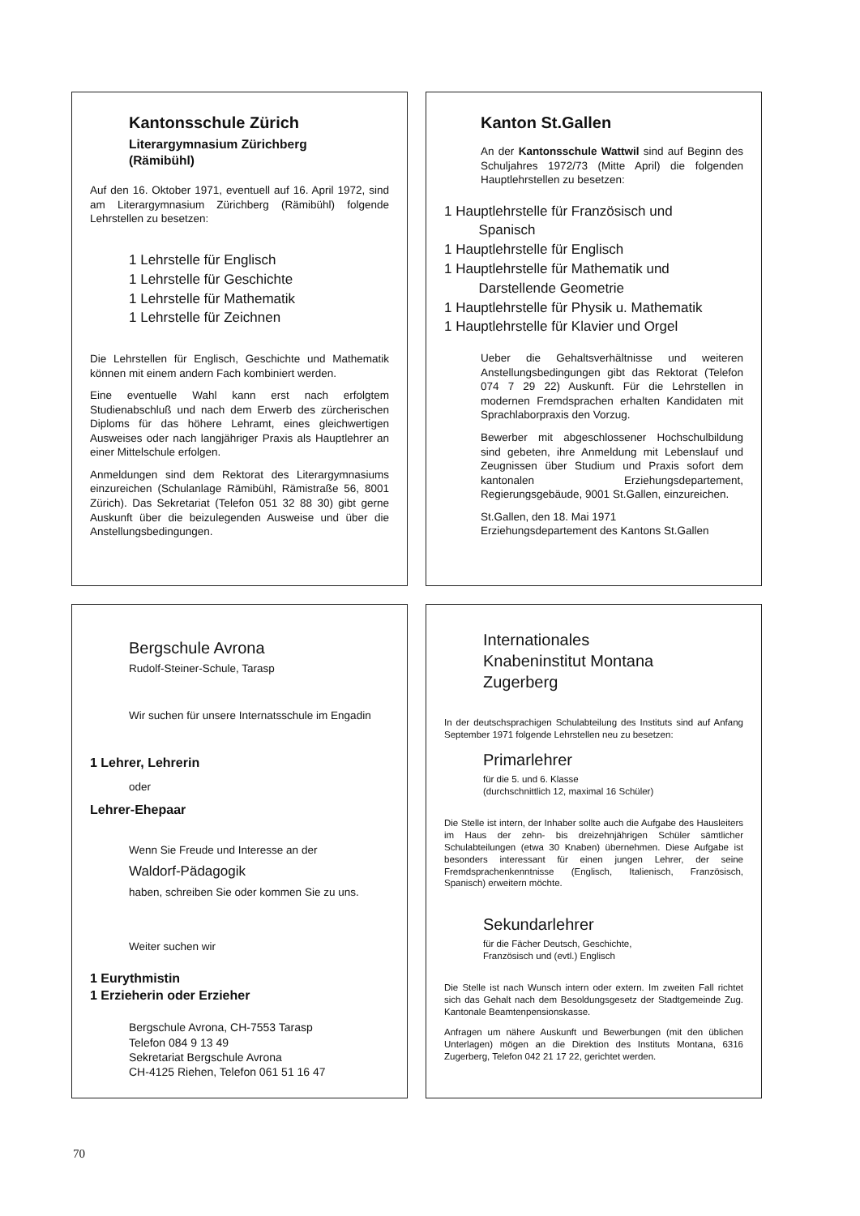Kantonsschule Zürich
Literargymnasium Zürichberg
(Rämibühl)
Auf den 16. Oktober 1971, eventuell auf 16. April 1972, sind am Literargymnasium Zürichberg (Rämibühl) folgende Lehrstellen zu besetzen:
1 Lehrstelle für Englisch
1 Lehrstelle für Geschichte
1 Lehrstelle für Mathematik
1 Lehrstelle für Zeichnen
Die Lehrstellen für Englisch, Geschichte und Mathematik können mit einem andern Fach kombiniert werden.
Eine eventuelle Wahl kann erst nach erfolgtem Studienabschluß und nach dem Erwerb des zürcherischen Diploms für das höhere Lehramt, eines gleichwertigen Ausweises oder nach langjähriger Praxis als Hauptlehrer an einer Mittelschule erfolgen.
Anmeldungen sind dem Rektorat des Literargymnasiums einzureichen (Schulanlage Rämibühl, Rämistraße 56, 8001 Zürich). Das Sekretariat (Telefon 051 32 88 30) gibt gerne Auskunft über die beizulegenden Ausweise und über die Anstellungsbedingungen.
Kanton St.Gallen
An der Kantonsschule Wattwil sind auf Beginn des Schuljahres 1972/73 (Mitte April) die folgenden Hauptlehrstellen zu besetzen:
1 Hauptlehrstelle für Französisch und
Spanisch
1 Hauptlehrstelle für Englisch
1 Hauptlehrstelle für Mathematik und
Darstellende Geometrie
1 Hauptlehrstelle für Physik u. Mathematik
1 Hauptlehrstelle für Klavier und Orgel
Ueber die Gehaltsverhältnisse und weiteren Anstellungsbedingungen gibt das Rektorat (Telefon 074 7 29 22) Auskunft. Für die Lehrstellen in modernen Fremdsprachen erhalten Kandidaten mit Sprachlaborpraxis den Vorzug.
Bewerber mit abgeschlossener Hochschulbildung sind gebeten, ihre Anmeldung mit Lebenslauf und Zeugnissen über Studium und Praxis sofort dem kantonalen Erziehungsdepartement, Regierungsgebäude, 9001 St.Gallen, einzureichen.
St.Gallen, den 18. Mai 1971
Erziehungsdepartement des Kantons St.Gallen
Bergschule Avrona
Rudolf-Steiner-Schule, Tarasp
Wir suchen für unsere Internatsschule im Engadin
1 Lehrer, Lehrerin
oder
Lehrer-Ehepaar
Wenn Sie Freude und Interesse an der
Waldorf-Pädagogik
haben, schreiben Sie oder kommen Sie zu uns.
Weiter suchen wir
1 Eurythmistin
1 Erzieherin oder Erzieher
Bergschule Avrona, CH-7553 Tarasp
Telefon 084 9 13 49
Sekretariat Bergschule Avrona
CH-4125 Riehen, Telefon 061 51 16 47
Internationales
Knabeninstitut Montana
Zugerberg
In der deutschsprachigen Schulabteilung des Instituts sind auf Anfang September 1971 folgende Lehrstellen neu zu besetzen:
Primarlehrer
für die 5. und 6. Klasse
(durchschnittlich 12, maximal 16 Schüler)
Die Stelle ist intern, der Inhaber sollte auch die Aufgabe des Hausleiters im Haus der zehn- bis dreizehnjährigen Schüler sämtlicher Schulabteilungen (etwa 30 Knaben) übernehmen. Diese Aufgabe ist besonders interessant für einen jungen Lehrer, der seine Fremdsprachenkenntnisse (Englisch, Italienisch, Französisch, Spanisch) erweitern möchte.
Sekundarlehrer
für die Fächer Deutsch, Geschichte,
Französisch und (evtl.) Englisch
Die Stelle ist nach Wunsch intern oder extern. Im zweiten Fall richtet sich das Gehalt nach dem Besoldungsgesetz der Stadtgemeinde Zug. Kantonale Beamtenpensionskasse.
Anfragen um nähere Auskunft und Bewerbungen (mit den üblichen Unterlagen) mögen an die Direktion des Instituts Montana, 6316 Zugerberg, Telefon 042 21 17 22, gerichtet werden.
70